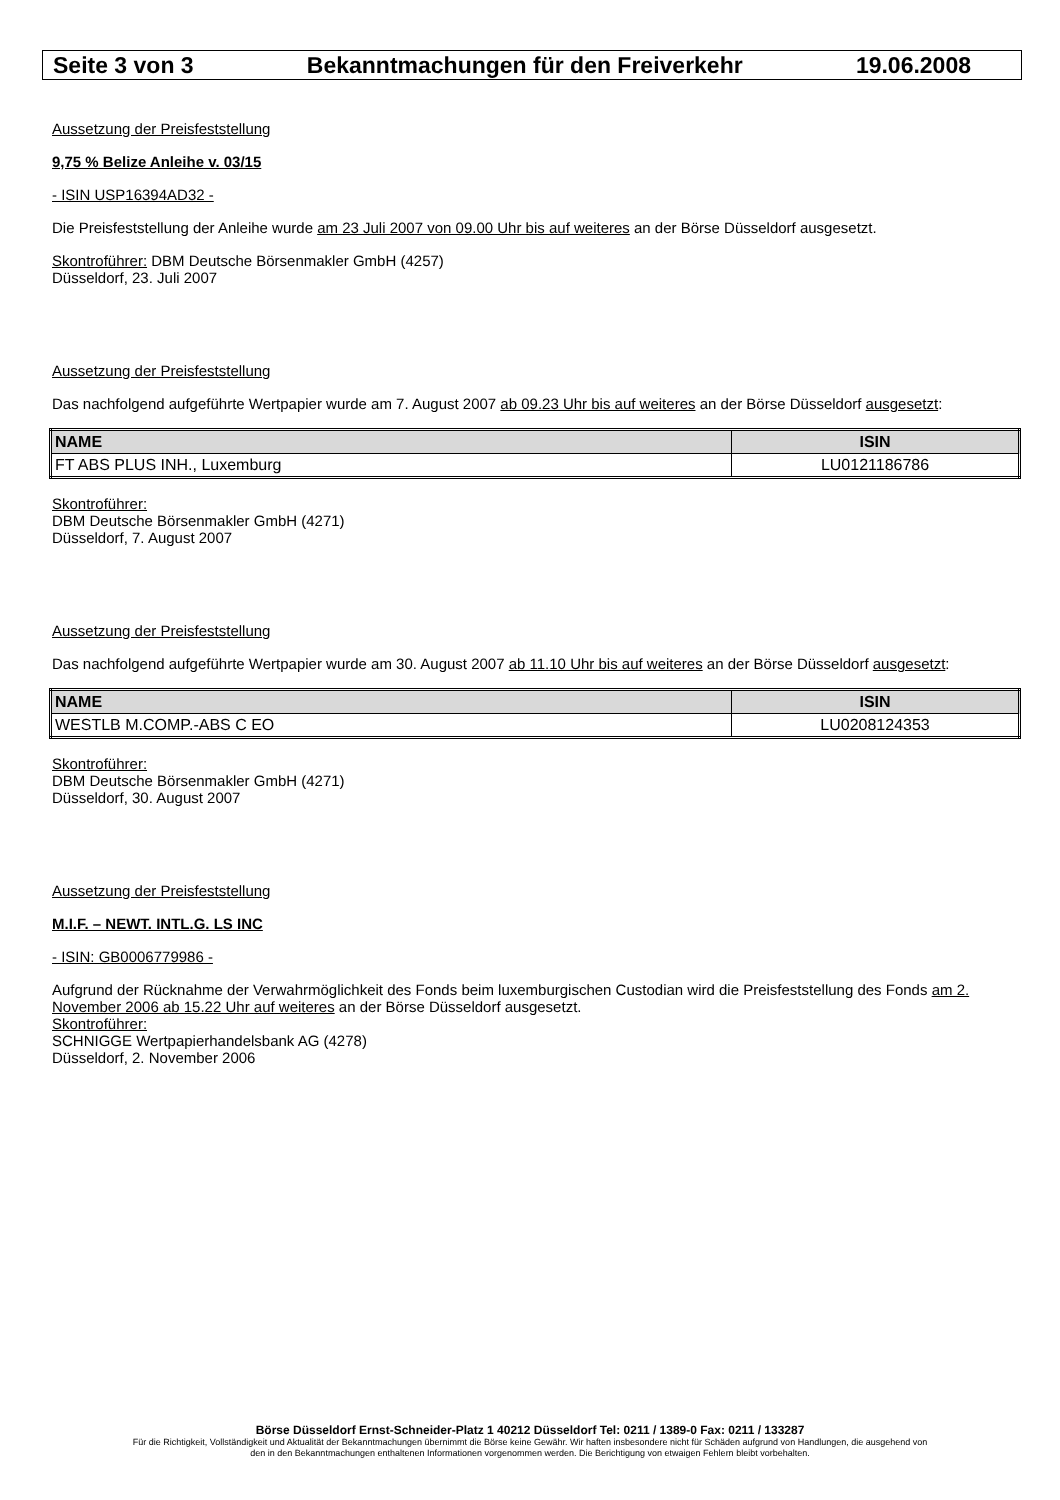Seite 3 von 3 Bekanntmachungen für den Freiverkehr 19.06.2008
Aussetzung der Preisfeststellung
9,75 % Belize Anleihe v. 03/15
- ISIN USP16394AD32 -
Die Preisfeststellung der Anleihe wurde am 23 Juli 2007 von 09.00 Uhr bis auf weiteres an der Börse Düsseldorf ausgesetzt.
Skontroführer: DBM Deutsche Börsenmakler GmbH (4257)
Düsseldorf, 23. Juli 2007
Aussetzung der Preisfeststellung
Das nachfolgend aufgeführte Wertpapier wurde am 7. August 2007 ab 09.23 Uhr bis auf weiteres an der Börse Düsseldorf ausgesetzt:
| NAME | ISIN |
| --- | --- |
| FT ABS PLUS INH., Luxemburg | LU0121186786 |
Skontroführer:
DBM Deutsche Börsenmakler GmbH (4271)
Düsseldorf, 7. August 2007
Aussetzung der Preisfeststellung
Das nachfolgend aufgeführte Wertpapier wurde am 30. August 2007 ab 11.10 Uhr bis auf weiteres an der Börse Düsseldorf ausgesetzt:
| NAME | ISIN |
| --- | --- |
| WESTLB M.COMP.-ABS C EO | LU0208124353 |
Skontroführer:
DBM Deutsche Börsenmakler GmbH (4271)
Düsseldorf, 30. August 2007
Aussetzung der Preisfeststellung
M.I.F. – NEWT. INTL.G. LS INC
- ISIN: GB0006779986 -
Aufgrund der Rücknahme der Verwahrmöglichkeit des Fonds beim luxemburgischen Custodian wird die Preisfeststellung des Fonds am 2. November 2006 ab 15.22 Uhr auf weiteres an der Börse Düsseldorf ausgesetzt.
Skontroführer:
SCHNIGGE Wertpapierhandelsbank AG (4278)
Düsseldorf, 2. November 2006
Börse Düsseldorf Ernst-Schneider-Platz 1 40212 Düsseldorf Tel: 0211 / 1389-0 Fax: 0211 / 133287
Für die Richtigkeit, Vollständigkeit und Aktualität der Bekanntmachungen übernimmt die Börse keine Gewähr. Wir haften insbesondere nicht für Schäden aufgrund von Handlungen, die ausgehend von
den in den Bekanntmachungen enthaltenen Informationen vorgenommen werden. Die Berichtigung von etwaigen Fehlern bleibt vorbehalten.